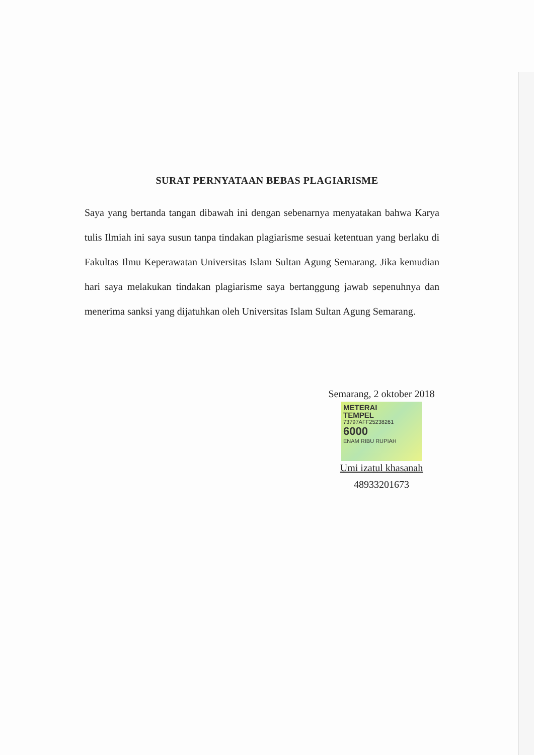SURAT PERNYATAAN BEBAS PLAGIARISME
Saya yang bertanda tangan dibawah ini dengan sebenarnya menyatakan bahwa Karya tulis Ilmiah ini saya susun tanpa tindakan plagiarisme sesuai ketentuan yang berlaku di Fakultas Ilmu Keperawatan Universitas Islam Sultan Agung Semarang. Jika kemudian hari saya melakukan tindakan plagiarisme saya bertanggung jawab sepenuhnya dan menerima sanksi yang dijatuhkan oleh Universitas Islam Sultan Agung Semarang.
Semarang, 2 oktober 2018
METERAI
TEMPEL
73797AFF25238261
6000
ENAM RIBU RUPIAH
Umi izatul khasanah
48933201673